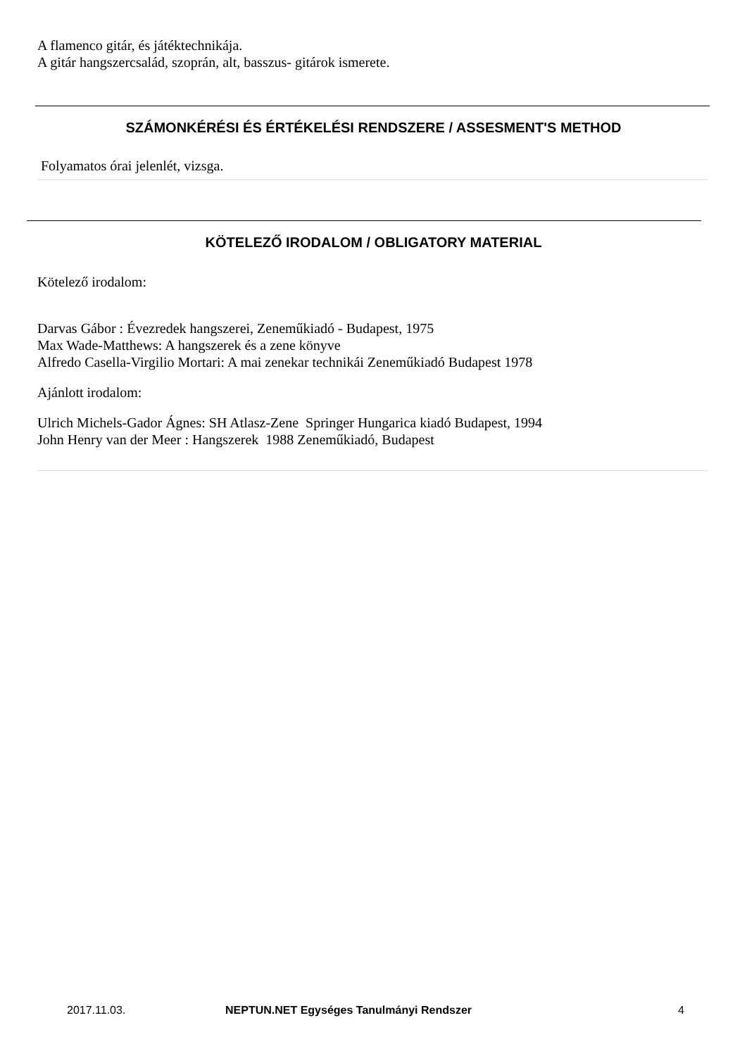A flamenco gitár, és játéktechnikája.
A gitár hangszercsalád, szoprán, alt, basszus- gitárok ismerete.
SZÁMONKÉRÉSI ÉS ÉRTÉKELÉSI RENDSZERE / ASSESMENT'S METHOD
Folyamatos órai jelenlét, vizsga.
KÖTELEZŐ IRODALOM / OBLIGATORY MATERIAL
Kötelező irodalom:
Darvas Gábor : Évezredek hangszerei, Zeneműkiadó - Budapest, 1975
Max Wade-Matthews: A hangszerek és a zene könyve
Alfredo Casella-Virgilio Mortari: A mai zenekar technikái Zeneműkiadó Budapest 1978
Ajánlott irodalom:
Ulrich Michels-Gador Ágnes: SH Atlasz-Zene Springer Hungarica kiadó Budapest, 1994
John Henry van der Meer : Hangszerek 1988 Zeneműkiadó, Budapest
2017.11.03. NEPTUN.NET Egységes Tanulmányi Rendszer 4